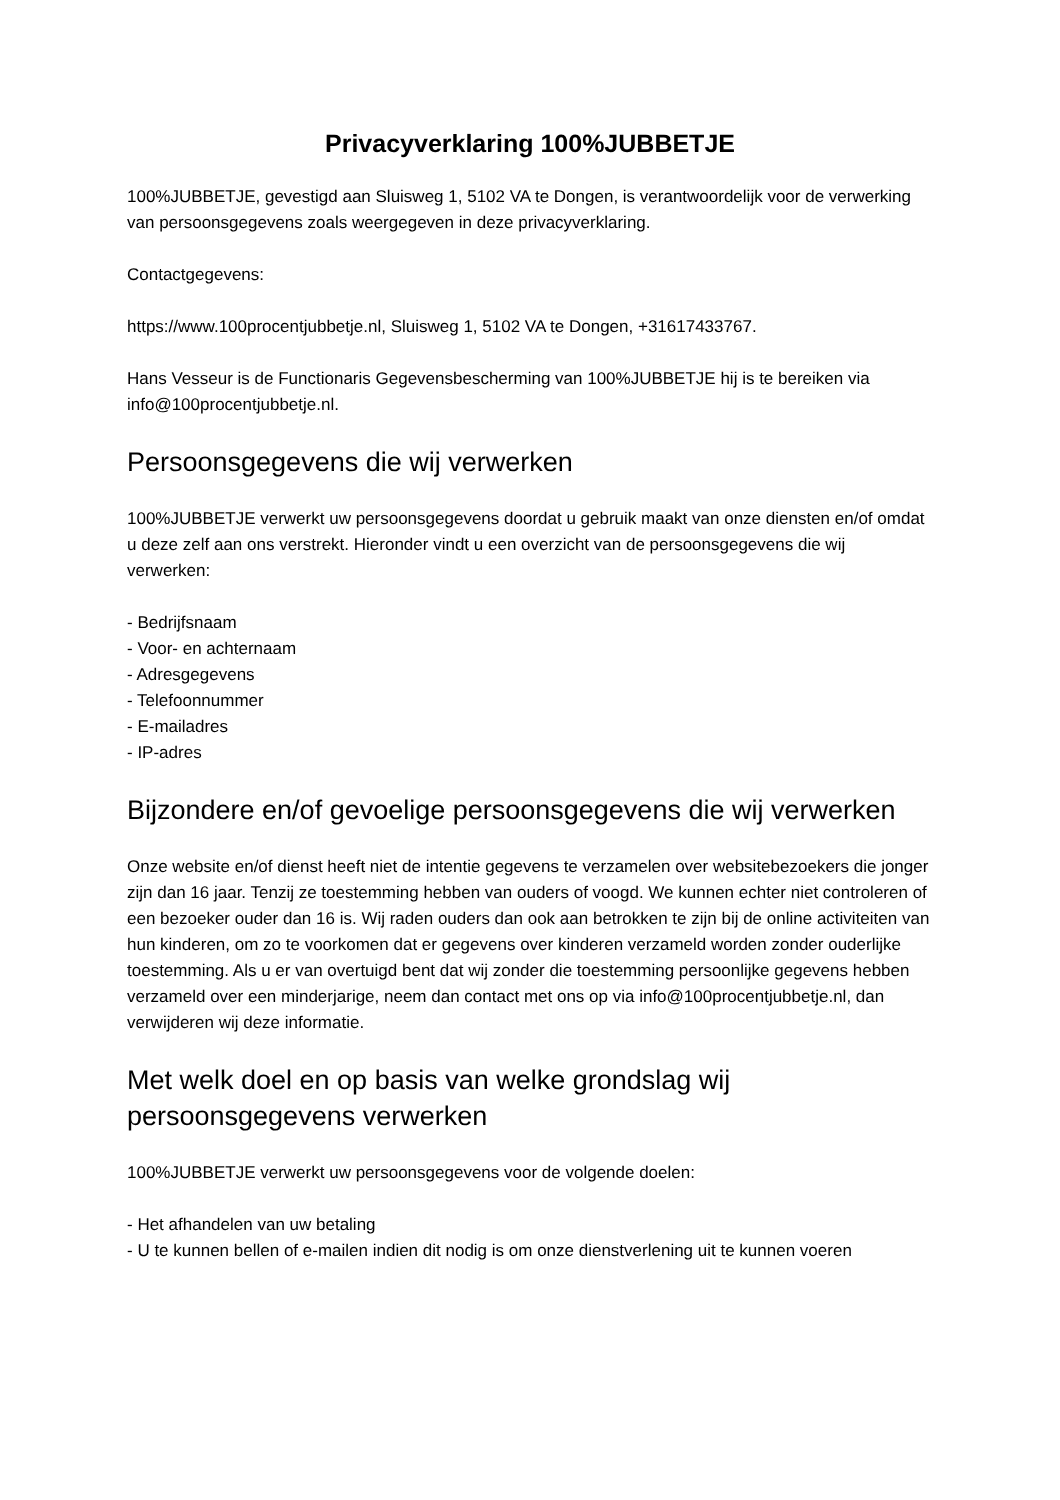Privacyverklaring 100%JUBBETJE
100%JUBBETJE, gevestigd aan Sluisweg 1, 5102 VA te Dongen, is verantwoordelijk voor de verwerking van persoonsgegevens zoals weergegeven in deze privacyverklaring.
Contactgegevens:
https://www.100procentjubbetje.nl, Sluisweg 1, 5102 VA te Dongen, +31617433767.
Hans Vesseur is de Functionaris Gegevensbescherming van 100%JUBBETJE hij is te bereiken via info@100procentjubbetje.nl.
Persoonsgegevens die wij verwerken
100%JUBBETJE verwerkt uw persoonsgegevens doordat u gebruik maakt van onze diensten en/of omdat u deze zelf aan ons verstrekt. Hieronder vindt u een overzicht van de persoonsgegevens die wij verwerken:
- Bedrijfsnaam
- Voor- en achternaam
- Adresgegevens
- Telefoonnummer
- E-mailadres
- IP-adres
Bijzondere en/of gevoelige persoonsgegevens die wij verwerken
Onze website en/of dienst heeft niet de intentie gegevens te verzamelen over websitebezoekers die jonger zijn dan 16 jaar. Tenzij ze toestemming hebben van ouders of voogd. We kunnen echter niet controleren of een bezoeker ouder dan 16 is. Wij raden ouders dan ook aan betrokken te zijn bij de online activiteiten van hun kinderen, om zo te voorkomen dat er gegevens over kinderen verzameld worden zonder ouderlijke toestemming. Als u er van overtuigd bent dat wij zonder die toestemming persoonlijke gegevens hebben verzameld over een minderjarige, neem dan contact met ons op via info@100procentjubbetje.nl, dan verwijderen wij deze informatie.
Met welk doel en op basis van welke grondslag wij persoonsgegevens verwerken
100%JUBBETJE verwerkt uw persoonsgegevens voor de volgende doelen:
- Het afhandelen van uw betaling
- U te kunnen bellen of e-mailen indien dit nodig is om onze dienstverlening uit te kunnen voeren